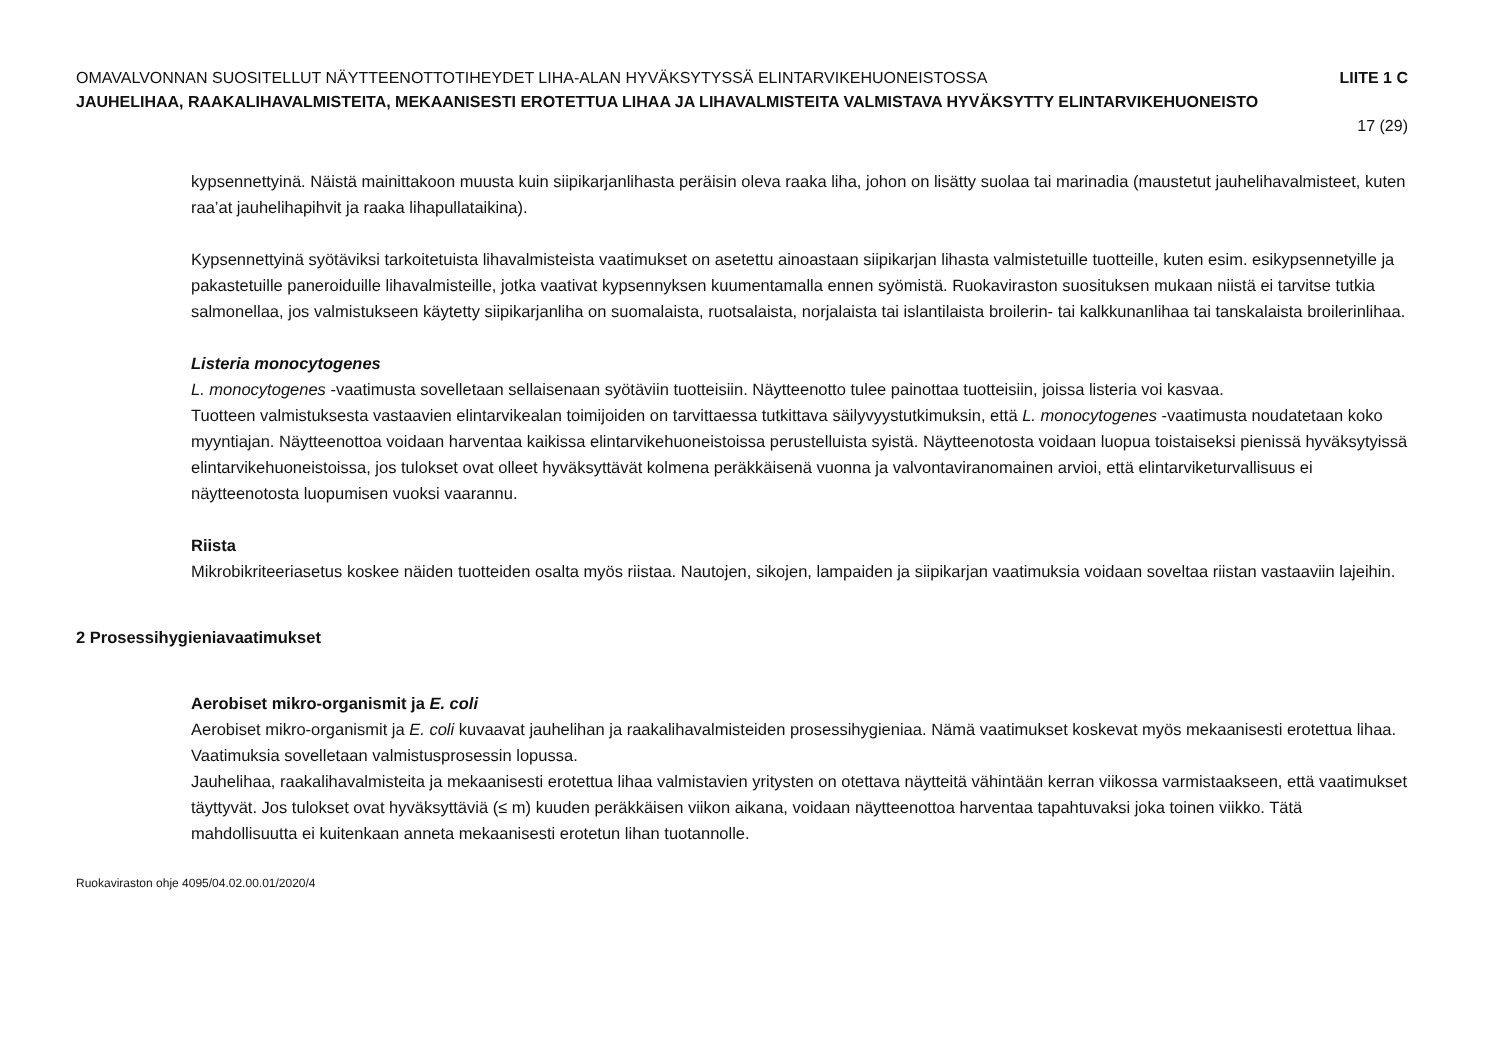OMAVALVONNAN SUOSITELLUT NÄYTTEENOTTOTIHEYDET LIHA-ALAN HYVÄKSYTYSSÄ ELINTARVIKEHUONEISTOSSA LIITE 1 C
JAUHELIHAA, RAAKALIHAVALMISTEITA, MEKAANISESTI EROTETTUA LIHAA JA LIHAVALMISTEITA VALMISTAVA HYVÄKSYTTY ELINTARVIKEHUONEISTO
17 (29)
kypsennettyinä. Näistä mainittakoon muusta kuin siipikarjanlihasta peräisin oleva raaka liha, johon on lisätty suolaa tai marinadia (maustetut jauhelihavalmisteet, kuten raa’at jauhelihapihvit ja raaka lihapullataikina).
Kypsennettyinä syötäviksi tarkoitetuista lihavalmisteista vaatimukset on asetettu ainoastaan siipikarjan lihasta valmistetuille tuotteille, kuten esim. esikypsennetyille ja pakastetuille paneroiduille lihavalmisteille, jotka vaativat kypsennyksen kuumentamalla ennen syömistä. Ruokaviraston suosituksen mukaan niistä ei tarvitse tutkia salmonellaa, jos valmistukseen käytetty siipikarjanliha on suomalaista, ruotsalaista, norjalaista tai islantilaista broilerin- tai kalkkunanlihaa tai tanskalaista broilerinlihaa.
Listeria monocytogenes
L. monocytogenes -vaatimusta sovelletaan sellaisenaan syötäviin tuotteisiin. Näytteenotto tulee painottaa tuotteisiin, joissa listeria voi kasvaa.
Tuotteen valmistuksesta vastaavien elintarvikealan toimijoiden on tarvittaessa tutkittava säilyvyystutkimuksin, että L. monocytogenes -vaatimusta noudatetaan koko myyntiajan. Näytteenottoa voidaan harventaa kaikissa elintarvikehuoneistoissa perustelluista syistä. Näytteenotosta voidaan luopua toistaiseksi pienissä hyväksytyissä elintarvikehuoneistoissa, jos tulokset ovat olleet hyväksyttävät kolmena peräkkäisenä vuonna ja valvontaviranomainen arvioi, että elintarviketurvallisuus ei näytteenotosta luopumisen vuoksi vaarannu.
Riista
Mikrobikriteeriasetus koskee näiden tuotteiden osalta myös riistaa. Nautojen, sikojen, lampaiden ja siipikarjan vaatimuksia voidaan soveltaa riistan vastaaviin lajeihin.
2 Prosessihygieniavaatimukset
Aerobiset mikro-organismit ja E. coli
Aerobiset mikro-organismit ja E. coli kuvaavat jauhelihan ja raakalihavalmisteiden prosessihygieniaa. Nämä vaatimukset koskevat myös mekaanisesti erotettua lihaa. Vaatimuksia sovelletaan valmistusprosessin lopussa.
Jauhelihaa, raakalihavalmisteita ja mekaanisesti erotettua lihaa valmistavien yritysten on otettava näytteitä vähintään kerran viikossa varmistaakseen, että vaatimukset täyttyvät. Jos tulokset ovat hyväksyttäviä (≤ m) kuuden peräkkäisen viikon aikana, voidaan näytteenottoa harventaa tapahtuvaksi joka toinen viikko. Tätä mahdollisuutta ei kuitenkaan anneta mekaanisesti erotetun lihan tuotannolle.
Ruokaviraston ohje 4095/04.02.00.01/2020/4